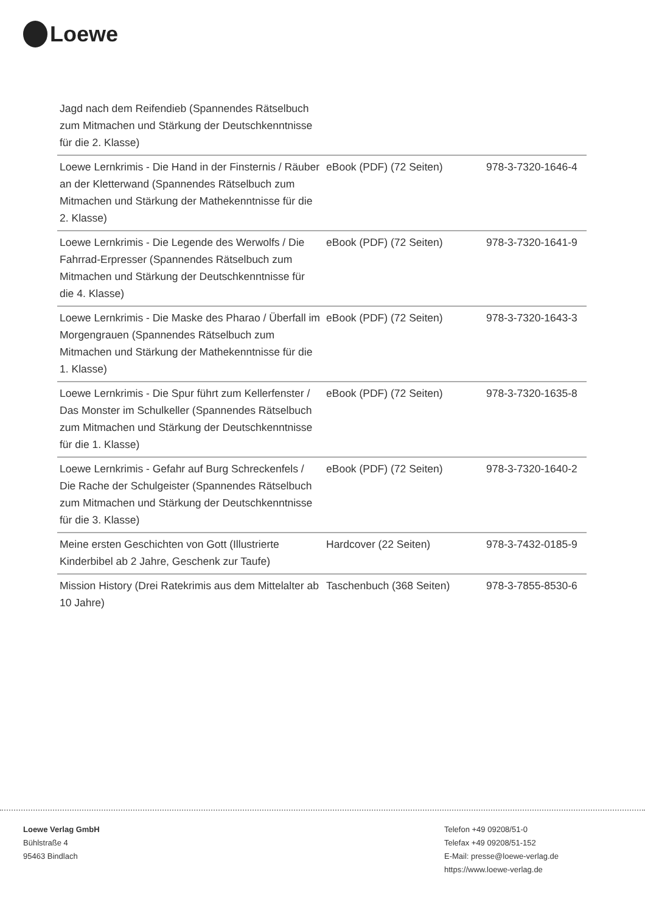Loewe
| Jagd nach dem Reifendieb (Spannendes Rätselbuch zum Mitmachen und Stärkung der Deutschkenntnisse für die 2. Klasse) | | |
| Loewe Lernkrimis - Die Hand in der Finsternis / Räuber an der Kletterwand (Spannendes Rätselbuch zum Mitmachen und Stärkung der Mathekenntnisse für die 2. Klasse) | eBook (PDF) (72 Seiten) | 978-3-7320-1646-4 |
| Loewe Lernkrimis - Die Legende des Werwolfs / Die Fahrrad-Erpresser (Spannendes Rätselbuch zum Mitmachen und Stärkung der Deutschkenntnisse für die 4. Klasse) | eBook (PDF) (72 Seiten) | 978-3-7320-1641-9 |
| Loewe Lernkrimis - Die Maske des Pharao / Überfall im Morgengrauen (Spannendes Rätselbuch zum Mitmachen und Stärkung der Mathekenntnisse für die 1. Klasse) | eBook (PDF) (72 Seiten) | 978-3-7320-1643-3 |
| Loewe Lernkrimis - Die Spur führt zum Kellerfenster / Das Monster im Schulkeller (Spannendes Rätselbuch zum Mitmachen und Stärkung der Deutschkenntnisse für die 1. Klasse) | eBook (PDF) (72 Seiten) | 978-3-7320-1635-8 |
| Loewe Lernkrimis - Gefahr auf Burg Schreckenfels / Die Rache der Schulgeister (Spannendes Rätselbuch zum Mitmachen und Stärkung der Deutschkenntnisse für die 3. Klasse) | eBook (PDF) (72 Seiten) | 978-3-7320-1640-2 |
| Meine ersten Geschichten von Gott (Illustrierte Kinderbibel ab 2 Jahre, Geschenk zur Taufe) | Hardcover (22 Seiten) | 978-3-7432-0185-9 |
| Mission History (Drei Ratekrimis aus dem Mittelalter ab 10 Jahre) | Taschenbuch (368 Seiten) | 978-3-7855-8530-6 |
Loewe Verlag GmbH
Bühlstraße 4
95463 Bindlach
Telefon +49 09208/51-0
Telefax +49 09208/51-152
E-Mail: presse@loewe-verlag.de
https://www.loewe-verlag.de